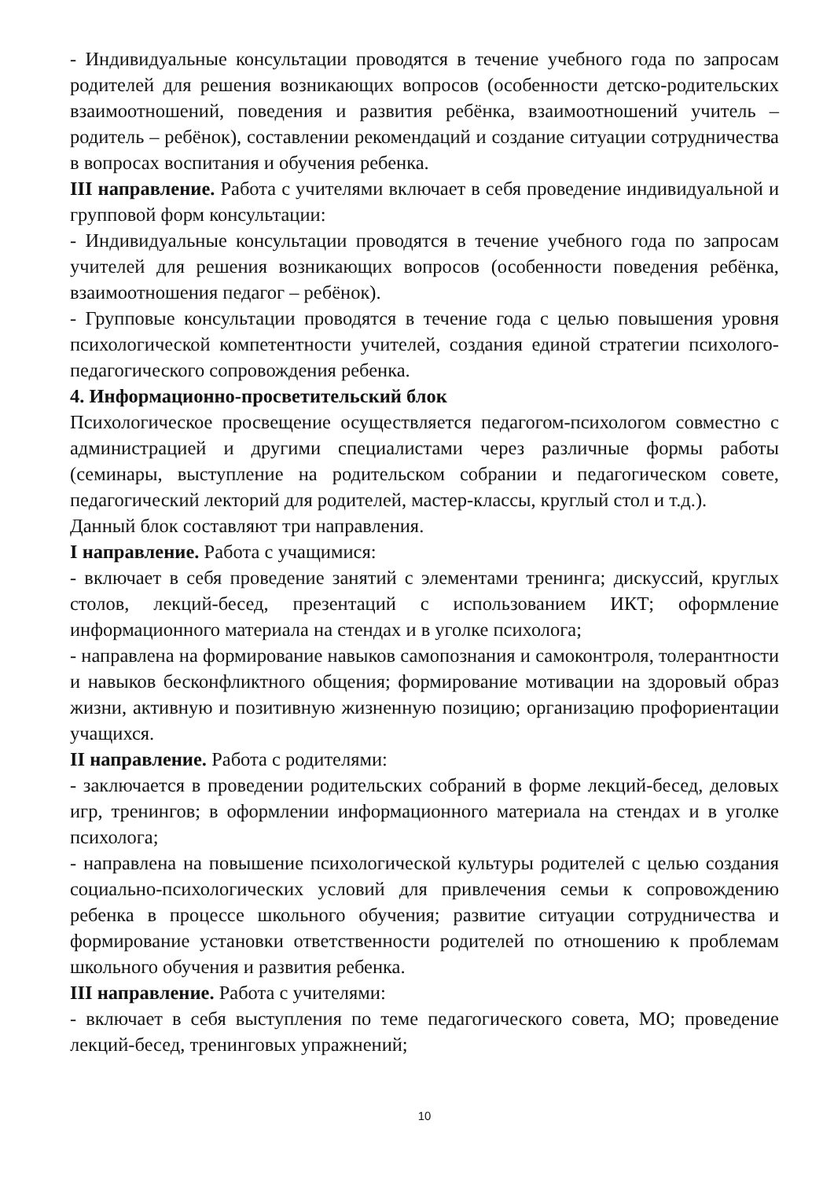- Индивидуальные консультации проводятся в течение учебного года по запросам родителей для решения возникающих вопросов (особенности детско-родительских взаимоотношений, поведения и развития ребёнка, взаимоотношений учитель – родитель – ребёнок), составлении рекомендаций и создание ситуации сотрудничества в вопросах воспитания и обучения ребенка.
III направление. Работа с учителями включает в себя проведение индивидуальной и групповой форм консультации:
- Индивидуальные консультации проводятся в течение учебного года по запросам учителей для решения возникающих вопросов (особенности поведения ребёнка, взаимоотношения педагог – ребёнок).
- Групповые консультации проводятся в течение года с целью повышения уровня психологической компетентности учителей, создания единой стратегии психолого-педагогического сопровождения ребенка.
4. Информационно-просветительский блок
Психологическое просвещение осуществляется педагогом-психологом совместно с администрацией и другими специалистами через различные формы работы (семинары, выступление на родительском собрании и педагогическом совете, педагогический лекторий для родителей, мастер-классы, круглый стол и т.д.).
Данный блок составляют три направления.
I направление. Работа с учащимися:
- включает в себя проведение занятий с элементами тренинга; дискуссий, круглых столов, лекций-бесед, презентаций с использованием ИКТ; оформление информационного материала на стендах и в уголке психолога;
- направлена на формирование навыков самопознания и самоконтроля, толерантности и навыков бесконфликтного общения; формирование мотивации на здоровый образ жизни, активную и позитивную жизненную позицию; организацию профориентации учащихся.
II направление. Работа с родителями:
- заключается в проведении родительских собраний в форме лекций-бесед, деловых игр, тренингов; в оформлении информационного материала на стендах и в уголке психолога;
- направлена на повышение психологической культуры родителей с целью создания социально-психологических условий для привлечения семьи к сопровождению ребенка в процессе школьного обучения; развитие ситуации сотрудничества и формирование установки ответственности родителей по отношению к проблемам школьного обучения и развития ребенка.
III направление. Работа с учителями:
- включает в себя выступления по теме педагогического совета, МО; проведение лекций-бесед, тренинговых упражнений;
10